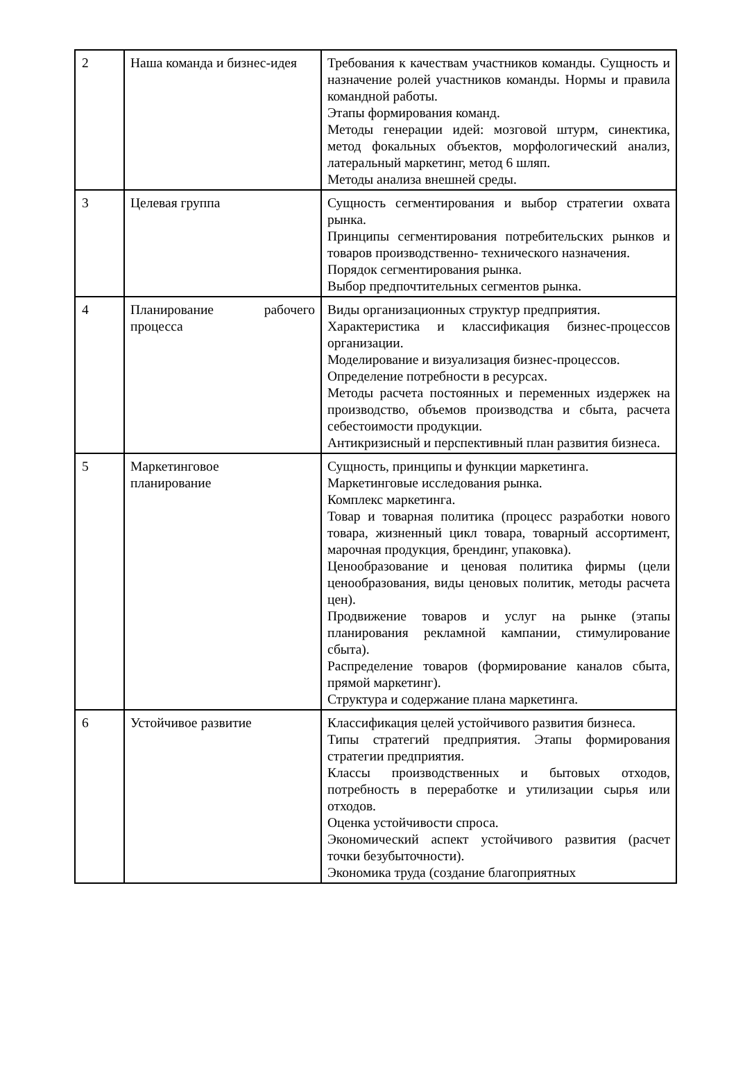| 2 | Наша команда и бизнес-идея | Требования к качествам участников команды. Сущность и назначение ролей участников команды. Нормы и правила командной работы. Этапы формирования команд. Методы генерации идей: мозговой штурм, синектика, метод фокальных объектов, морфологический анализ, латеральный маркетинг, метод 6 шляп. Методы анализа внешней среды. |
| 3 | Целевая группа | Сущность сегментирования и выбор стратегии охвата рынка. Принципы сегментирования потребительских рынков и товаров производственно- технического назначения. Порядок сегментирования рынка. Выбор предпочтительных сегментов рынка. |
| 4 | Планирование рабочего процесса | Виды организационных структур предприятия. Характеристика и классификация бизнес-процессов организации. Моделирование и визуализация бизнес-процессов. Определение потребности в ресурсах. Методы расчета постоянных и переменных издержек на производство, объемов производства и сбыта, расчета себестоимости продукции. Антикризисный и перспективный план развития бизнеса. |
| 5 | Маркетинговое планирование | Сущность, принципы и функции маркетинга. Маркетинговые исследования рынка. Комплекс маркетинга. Товар и товарная политика (процесс разработки нового товара, жизненный цикл товара, товарный ассортимент, марочная продукция, брендинг, упаковка). Ценообразование и ценовая политика фирмы (цели ценообразования, виды ценовых политик, методы расчета цен). Продвижение товаров и услуг на рынке (этапы планирования рекламной кампании, стимулирование сбыта). Распределение товаров (формирование каналов сбыта, прямой маркетинг). Структура и содержание плана маркетинга. |
| 6 | Устойчивое развитие | Классификация целей устойчивого развития бизнеса. Типы стратегий предприятия. Этапы формирования стратегии предприятия. Классы производственных и бытовых отходов, потребность в переработке и утилизации сырья или отходов. Оценка устойчивости спроса. Экономический аспект устойчивого развития (расчет точки безубыточности). Экономика труда (создание благоприятных |